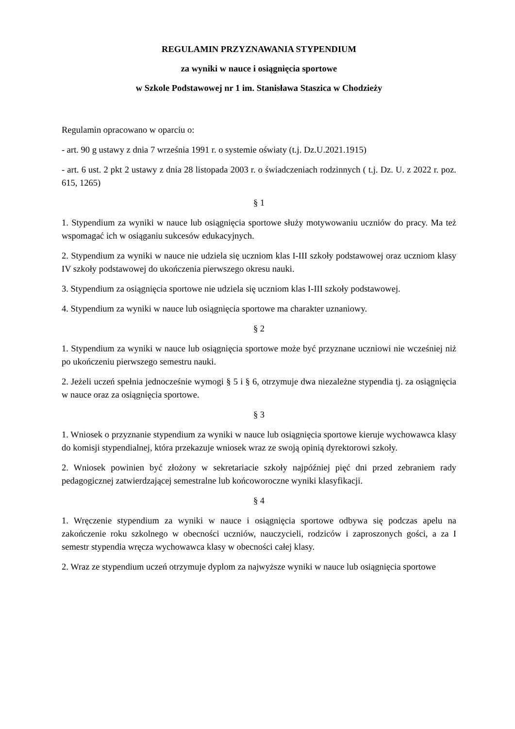REGULAMIN PRZYZNAWANIA STYPENDIUM
za wyniki w nauce i osiągnięcia sportowe
w Szkole Podstawowej nr 1 im. Stanisława Staszica w Chodzieży
Regulamin opracowano w oparciu o:
- art. 90 g ustawy z dnia 7 września 1991 r. o systemie oświaty (t.j. Dz.U.2021.1915)
- art. 6 ust. 2 pkt 2 ustawy z dnia 28 listopada 2003 r. o świadczeniach rodzinnych ( t.j. Dz. U. z 2022 r. poz. 615, 1265)
§ 1
1. Stypendium za wyniki w nauce lub osiągnięcia sportowe służy motywowaniu uczniów do pracy. Ma też wspomagać ich w osiąganiu sukcesów edukacyjnych.
2. Stypendium za wyniki w nauce nie udziela się uczniom klas I-III szkoły podstawowej oraz uczniom klasy IV szkoły podstawowej do ukończenia pierwszego okresu nauki.
3. Stypendium za osiągnięcia sportowe nie udziela się uczniom klas I-III szkoły podstawowej.
4. Stypendium za wyniki w nauce lub osiągnięcia sportowe ma charakter uznaniowy.
§ 2
1. Stypendium za wyniki w nauce lub osiągnięcia sportowe może być przyznane uczniowi nie wcześniej niż po ukończeniu pierwszego semestru nauki.
2. Jeżeli uczeń spełnia jednocześnie wymogi § 5 i § 6, otrzymuje dwa niezależne stypendia tj. za osiągnięcia w nauce oraz za osiągnięcia sportowe.
§ 3
1. Wniosek o przyznanie stypendium za wyniki w nauce lub osiągnięcia sportowe kieruje wychowawca klasy do komisji stypendialnej, która przekazuje wniosek wraz ze swoją opinią dyrektorowi szkoły.
2. Wniosek powinien być złożony w sekretariacie szkoły najpóźniej pięć dni przed zebraniem rady pedagogicznej zatwierdzającej semestralne lub końcoworoczne wyniki klasyfikacji.
§ 4
1. Wręczenie stypendium za wyniki w nauce i osiągnięcia sportowe odbywa się podczas apelu na zakończenie roku szkolnego w obecności uczniów, nauczycieli, rodziców i zaproszonych gości, a za I semestr stypendia wręcza wychowawca klasy w obecności całej klasy.
2. Wraz ze stypendium uczeń otrzymuje dyplom za najwyższe wyniki w nauce lub osiągnięcia sportowe